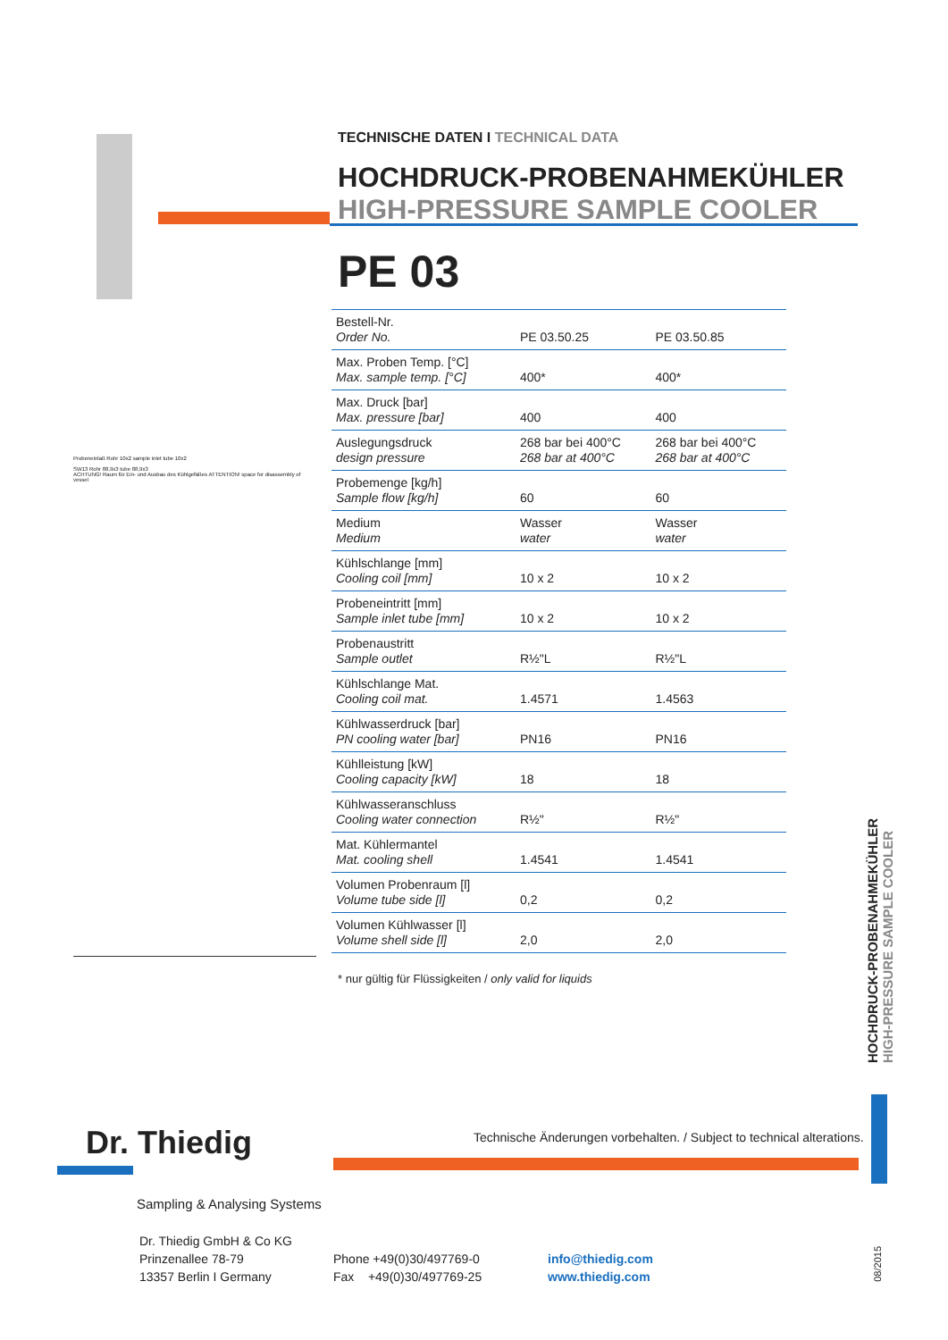TECHNISCHE DATEN I TECHNICAL DATA
HOCHDRUCK-PROBENAHMEKÜHLER
HIGH-PRESSURE SAMPLE COOLER
PE 03
Probeneinlaß Rohr 10x2 sample inlet tube 10x2
SW13 Rohr 88,9x3 tube 88,9x3
ACHTUNG! Raum für Ein- und Ausbau des Kühlgefäßes ATTENTION! space for disassembly of vessel
| Bestell-Nr. Order No. | PE 03.50.25 | PE 03.50.85 |
| Max. Proben Temp. [°C] Max. sample temp. [°C] | 400* | 400* |
| Max. Druck [bar] Max. pressure [bar] | 400 | 400 |
| Auslegungsdruck design pressure | 268 bar bei 400°C 268 bar at 400°C | 268 bar bei 400°C 268 bar at 400°C |
| Probemenge [kg/h] Sample flow [kg/h] | 60 | 60 |
| Medium Medium | Wasser water | Wasser water |
| Kühlschlange [mm] Cooling coil [mm] | 10 x 2 | 10 x 2 |
| Probeneintritt [mm] Sample inlet tube [mm] | 10 x 2 | 10 x 2 |
| Probenaustritt Sample outlet | R½"L | R½"L |
| Kühlschlange Mat. Cooling coil mat. | 1.4571 | 1.4563 |
| Kühlwasserdruck [bar] PN cooling water [bar] | PN16 | PN16 |
| Kühlleistung [kW] Cooling capacity [kW] | 18 | 18 |
| Kühlwasseranschluss Cooling water connection | R½" | R½" |
| Mat. Kühlermantel Mat. cooling shell | 1.4541 | 1.4541 |
| Volumen Probenraum [l] Volume tube side [l] | 0,2 | 0,2 |
| Volumen Kühlwasser [l] Volume shell side [l] | 2,0 | 2,0 |
* nur gültig für Flüssigkeiten / only valid for liquids
HOCHDRUCK-PROBENAHMEKÜHLER
HIGH-PRESSURE SAMPLE COOLER
Dr. Thiedig
Technische Änderungen vorbehalten. / Subject to technical alterations.
Sampling & Analysing Systems
Dr. Thiedig GmbH & Co KG
Prinzenallee 78-79
13357 Berlin I Germany
Phone +49(0)30/497769-0
Fax +49(0)30/497769-25
info@thiedig.com
www.thiedig.com
08/2015